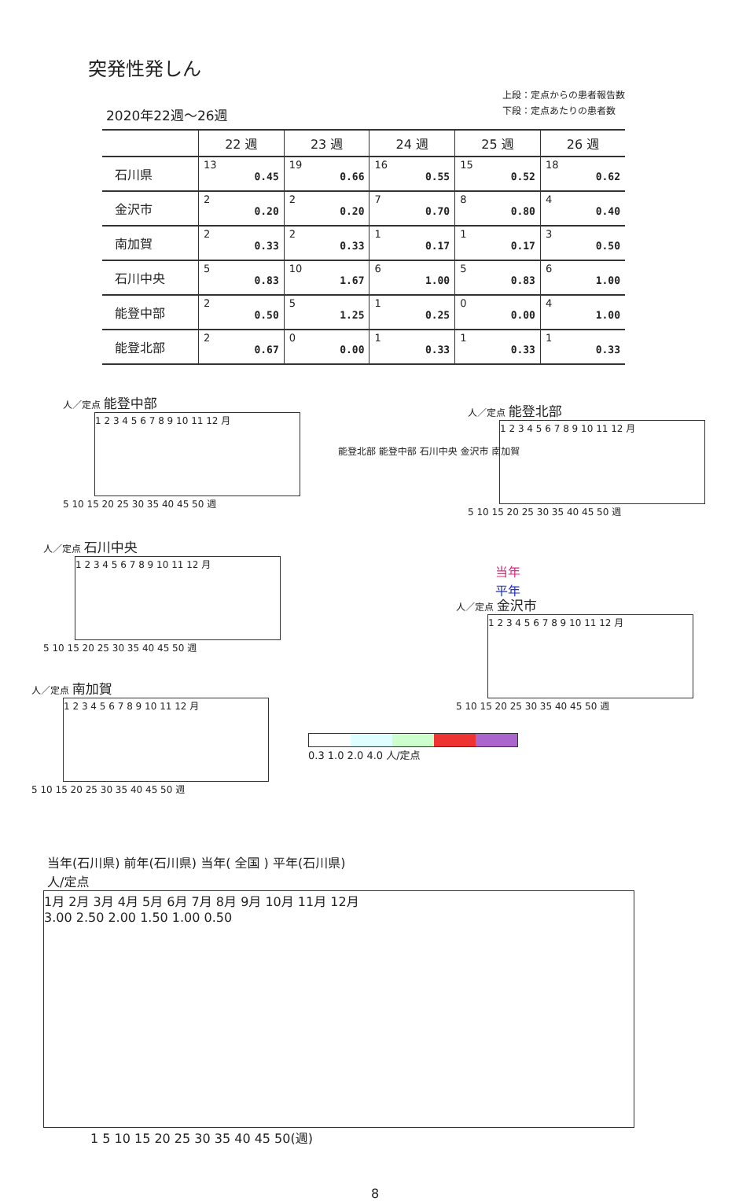突発性発しん
2020年22週～26週 上段：定点からの患者報告数
下段：定点あたりの患者数
| | 22 週 | 23 週 | 24 週 | 25 週 | 26 週 |
| --- | --- | --- | --- | --- | --- |
| 石川県 | 13 0.45 | 19 0.66 | 16 0.55 | 15 0.52 | 18 0.62 |
| 金沢市 | 2 0.20 | 2 0.20 | 7 0.70 | 8 0.80 | 4 0.40 |
| 南加賀 | 2 0.33 | 2 0.33 | 1 0.17 | 1 0.17 | 3 0.50 |
| 石川中央 | 5 0.83 | 10 1.67 | 6 1.00 | 5 0.83 | 6 1.00 |
| 能登中部 | 2 0.50 | 5 1.25 | 1 0.25 | 0 0.00 | 4 1.00 |
| 能登北部 | 2 0.67 | 0 0.00 | 1 0.33 | 1 0.33 | 1 0.33 |
人／定点 能登中部
1 2 3 4 5 6 7 8 9 10 11 12 月
5 10 15 20 25 30 35 40 45 50 週
人／定点 能登北部
1 2 3 4 5 6 7 8 9 10 11 12 月
5 10 15 20 25 30 35 40 45 50 週
人／定点 石川中央
1 2 3 4 5 6 7 8 9 10 11 12 月
5 10 15 20 25 30 35 40 45 50 週
人／定点 金沢市
1 2 3 4 5 6 7 8 9 10 11 12 月
5 10 15 20 25 30 35 40 45 50 週
人／定点 南加賀
1 2 3 4 5 6 7 8 9 10 11 12 月
5 10 15 20 25 30 35 40 45 50 週
当年
平年
能登北部 能登中部 石川中央 金沢市 南加賀
0.3 1.0 2.0 4.0 人/定点
当年(石川県) 前年(石川県) 当年( 全国 ) 平年(石川県)
人/定点
1月 2月 3月 4月 5月 6月 7月 8月 9月 10月 11月 12月
3.00 2.50 2.00 1.50 1.00 0.50
1 5 10 15 20 25 30 35 40 45 50(週)
8